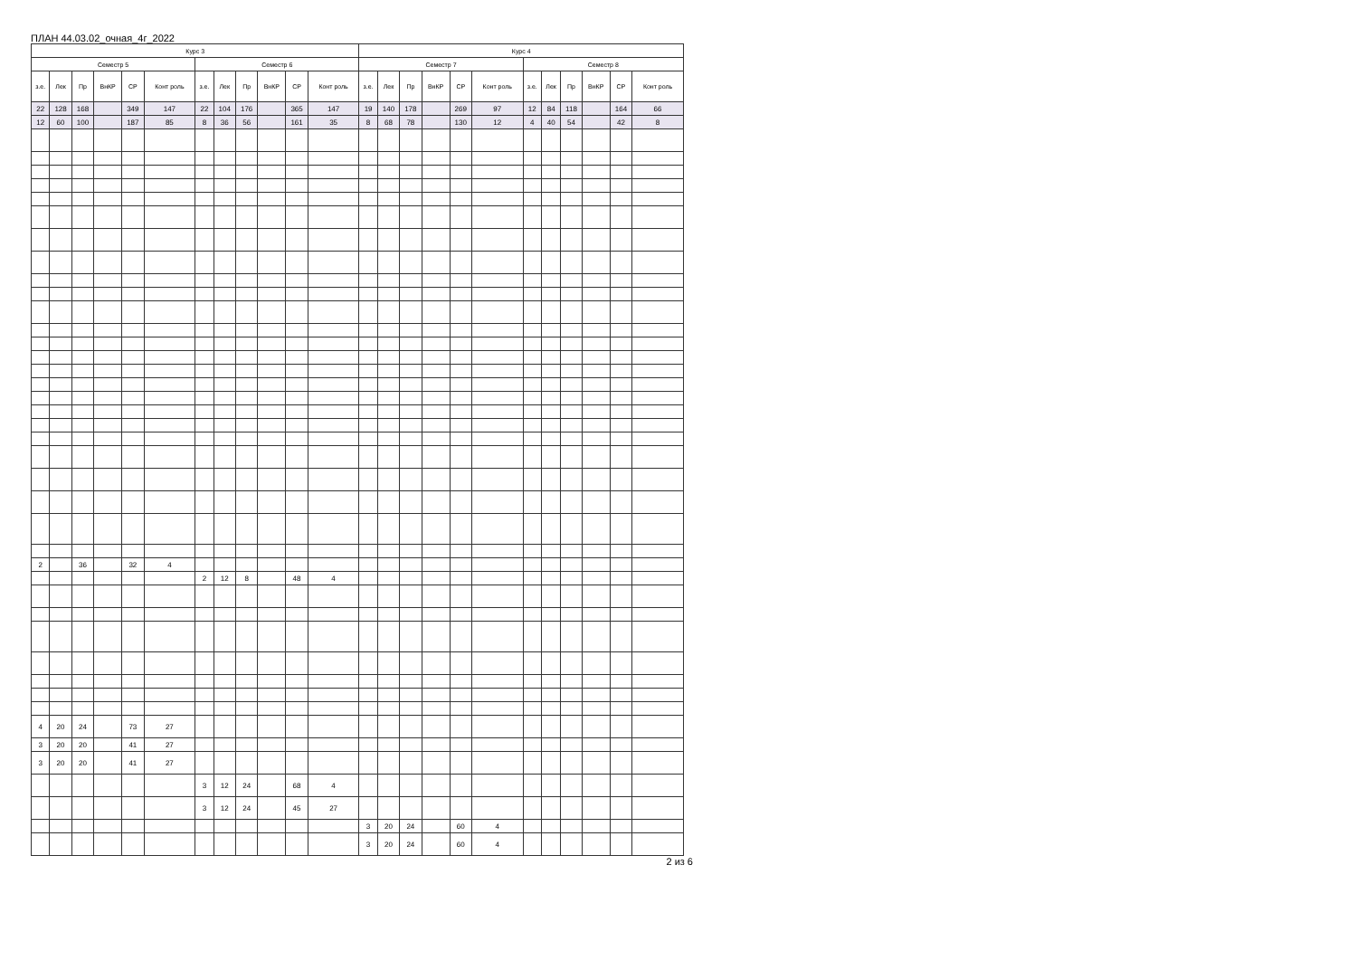ПЛАН 44.03.02_очная_4г_2022
| Курс 3 | | | | | | | | | | | | Курс 4 | | | | | | | | | | | |
| --- | --- | --- | --- | --- | --- | --- | --- | --- | --- | --- | --- | --- | --- | --- | --- | --- | --- | --- | --- | --- | --- | --- | --- |
| Семестр 5 | | | | | | Семестр 6 | | | | | | Семестр 7 | | | | | | Семестр 8 | | | | | |
| з.е. | Лек | Пр | ВнКР | СР | Конт роль | з.е. | Лек | Пр | ВнКР | СР | Конт роль | з.е. | Лек | Пр | ВнКР | СР | Конт роль | з.е. | Лек | Пр | ВнКР | СР | Конт роль |
| 22 | 128 | 168 | | 349 | 147 | 22 | 104 | 176 | | 365 | 147 | 19 | 140 | 178 | | 269 | 97 | 12 | 84 | 118 | | 164 | 66 |
| 12 | 60 | 100 | | 187 | 85 | 8 | 36 | 56 | | 161 | 35 | 8 | 68 | 78 | | 130 | 12 | 4 | 40 | 54 | | 42 | 8 |
| 2 | | 36 | | 32 | 4 | | | | | | | | | | | | | | | | | | |
| | | | | | | 2 | 12 | 8 | | 48 | 4 | | | | | | | | | | | | |
| 4 | 20 | 24 | | 73 | 27 | | | | | | | | | | | | | | | | | | |
| 3 | 20 | 20 | | 41 | 27 | | | | | | | | | | | | | | | | | | |
| 3 | 20 | 20 | | 41 | 27 | | | | | | | | | | | | | | | | | | |
| | | | | | | 3 | 12 | 24 | | 68 | 4 | | | | | | | | | | | | |
| | | | | | | 3 | 12 | 24 | | 45 | 27 | | | | | | | | | | | | |
| | | | | | | | | | | | | 3 | 20 | 24 | | 60 | 4 | | | | | | |
| | | | | | | | | | | | | 3 | 20 | 24 | | 60 | 4 | | | | | | |
2 из 6